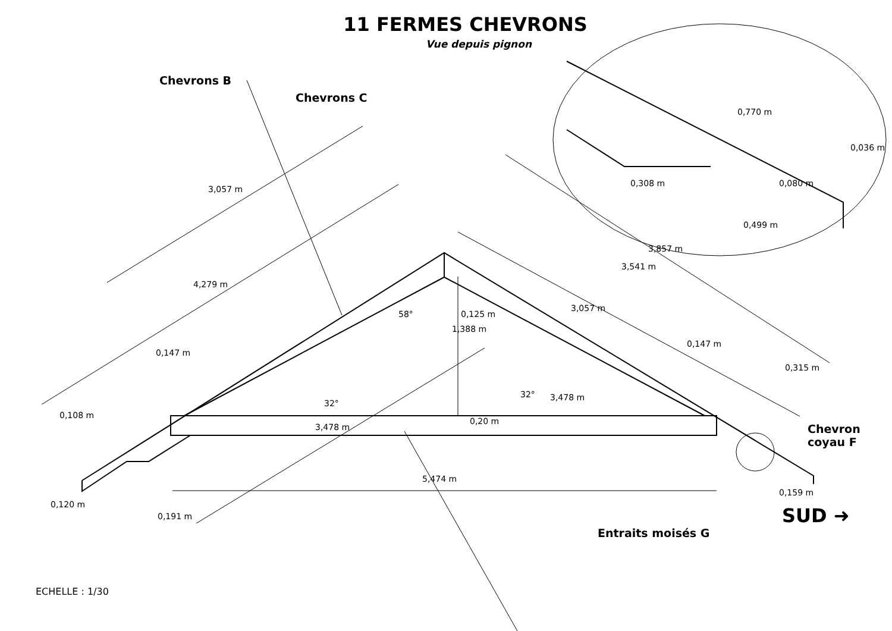11 FERMES CHEVRONS
Vue depuis pignon
Chevrons B
Chevrons C
Chevron
coyau F
Entraits moisés G
SUD ➜
3,057 m
4,279 m
0,147 m
0,147 m
3,057 m
3,541 m
3,857 m
0,770 m
0,036 m
0,308 m 0,080 m
0,499 m
58°
1,388 m
0,125 m
32°
32°
3,478 m
3,478 m
0,108 m
0,20 m
0,315 m
5,474 m
0,120 m
0,191 m
0,159 m
ECHELLE : 1/30